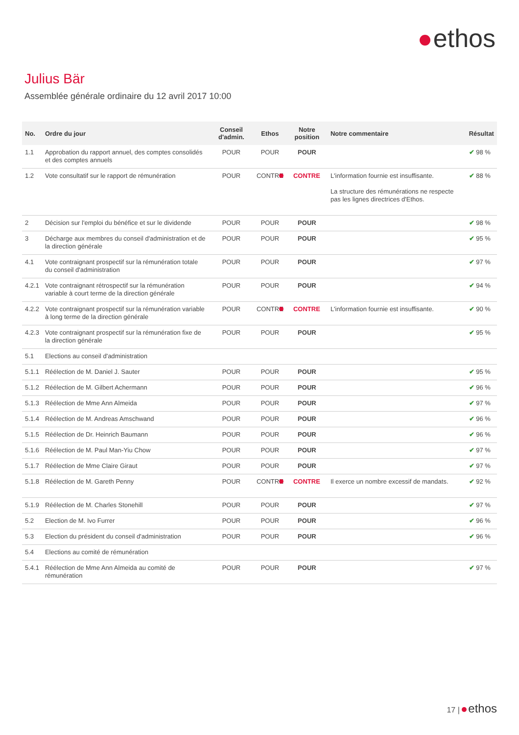ethos
Julius Bär
Assemblée générale ordinaire du 12 avril 2017 10:00
| No. | Ordre du jour | Conseil d'admin. | Ethos | Notre position | Notre commentaire | Résultat |
| --- | --- | --- | --- | --- | --- | --- |
| 1.1 | Approbation du rapport annuel, des comptes consolidés et des comptes annuels | POUR | POUR | POUR | | ✔ 98 % |
| 1.2 | Vote consultatif sur le rapport de rémunération | POUR | CONTRE | CONTRE | L'information fournie est insuffisante. La structure des rémunérations ne respecte pas les lignes directrices d'Ethos. | ✔ 88 % |
| 2 | Décision sur l'emploi du bénéfice et sur le dividende | POUR | POUR | POUR | | ✔ 98 % |
| 3 | Décharge aux membres du conseil d'administration et de la direction générale | POUR | POUR | POUR | | ✔ 95 % |
| 4.1 | Vote contraignant prospectif sur la rémunération totale du conseil d'administration | POUR | POUR | POUR | | ✔ 97 % |
| 4.2.1 | Vote contraignant rétrospectif sur la rémunération variable à court terme de la direction générale | POUR | POUR | POUR | | ✔ 94 % |
| 4.2.2 | Vote contraignant prospectif sur la rémunération variable à long terme de la direction générale | POUR | CONTRE | CONTRE | L'information fournie est insuffisante. | ✔ 90 % |
| 4.2.3 | Vote contraignant prospectif sur la rémunération fixe de la direction générale | POUR | POUR | POUR | | ✔ 95 % |
| 5.1 | Elections au conseil d'administration | | | | | |
| 5.1.1 | Réélection de M. Daniel J. Sauter | POUR | POUR | POUR | | ✔ 95 % |
| 5.1.2 | Réélection de M. Gilbert Achermann | POUR | POUR | POUR | | ✔ 96 % |
| 5.1.3 | Réélection de Mme Ann Almeida | POUR | POUR | POUR | | ✔ 97 % |
| 5.1.4 | Réélection de M. Andreas Amschwand | POUR | POUR | POUR | | ✔ 96 % |
| 5.1.5 | Réélection de Dr. Heinrich Baumann | POUR | POUR | POUR | | ✔ 96 % |
| 5.1.6 | Réélection de M. Paul Man-Yiu Chow | POUR | POUR | POUR | | ✔ 97 % |
| 5.1.7 | Réélection de Mme Claire Giraut | POUR | POUR | POUR | | ✔ 97 % |
| 5.1.8 | Réélection de M. Gareth Penny | POUR | CONTRE | CONTRE | Il exerce un nombre excessif de mandats. | ✔ 92 % |
| 5.1.9 | Réélection de M. Charles Stonehill | POUR | POUR | POUR | | ✔ 97 % |
| 5.2 | Election de M. Ivo Furrer | POUR | POUR | POUR | | ✔ 96 % |
| 5.3 | Election du président du conseil d'administration | POUR | POUR | POUR | | ✔ 96 % |
| 5.4 | Elections au comité de rémunération | | | | | |
| 5.4.1 | Réélection de Mme Ann Almeida au comité de rémunération | POUR | POUR | POUR | | ✔ 97 % |
17 | ethos